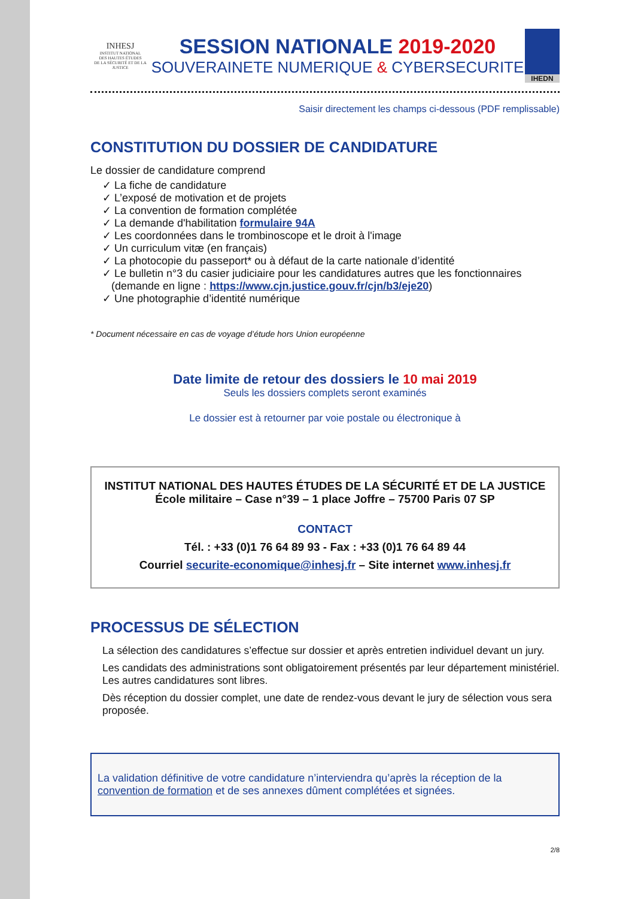INHESJ
INSTITUT NATIONAL
DES HAUTES ÉTUDES
DE LA SÉCURITÉ ET DE LA JUSTICE
SESSION NATIONALE 2019-2020
SOUVERAINETE NUMERIQUE & CYBERSECURITE
IHEDN
Saisir directement les champs ci-dessous (PDF remplissable)
CONSTITUTION DU DOSSIER DE CANDIDATURE
Le dossier de candidature comprend
✓ La fiche de candidature
✓ L’exposé de motivation et de projets
✓ La convention de formation complétée
✓ La demande d'habilitation formulaire 94A
✓ Les coordonnées dans le trombinoscope et le droit à l'image
✓ Un curriculum vitæ (en français)
✓ La photocopie du passeport* ou à défaut de la carte nationale d’identité
✓ Le bulletin n°3 du casier judiciaire pour les candidatures autres que les fonctionnaires
(demande en ligne : https://www.cjn.justice.gouv.fr/cjn/b3/eje20)
✓ Une photographie d’identité numérique
* Document nécessaire en cas de voyage d’étude hors Union européenne
Date limite de retour des dossiers le 10 mai 2019
Seuls les dossiers complets seront examinés
Le dossier est à retourner par voie postale ou électronique à
INSTITUT NATIONAL DES HAUTES ÉTUDES DE LA SÉCURITÉ ET DE LA JUSTICE
École militaire – Case n°39 – 1 place Joffre – 75700 Paris 07 SP
CONTACT
Tél. : +33 (0)1 76 64 89 93 - Fax : +33 (0)1 76 64 89 44
Courriel securite-economique@inhesj.fr – Site internet www.inhesj.fr
PROCESSUS DE SÉLECTION
La sélection des candidatures s’effectue sur dossier et après entretien individuel devant un jury.
Les candidats des administrations sont obligatoirement présentés par leur département ministériel. Les autres candidatures sont libres.
Dès réception du dossier complet, une date de rendez-vous devant le jury de sélection vous sera proposée.
La validation définitive de votre candidature n’interviendra qu’après la réception de la convention de formation et de ses annexes dûment complétées et signées.
2/8